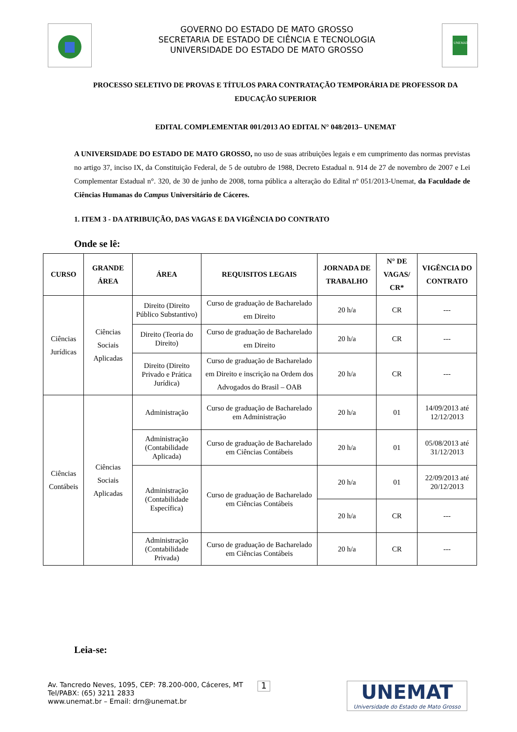GOVERNO DO ESTADO DE MATO GROSSO
SECRETARIA DE ESTADO DE CIÊNCIA E TECNOLOGIA
UNIVERSIDADE DO ESTADO DE MATO GROSSO
UNEMAT
PROCESSO SELETIVO DE PROVAS E TÍTULOS PARA CONTRATAÇÃO TEMPORÁRIA DE PROFESSOR DA EDUCAÇÃO SUPERIOR
EDITAL COMPLEMENTAR 001/2013 AO EDITAL N° 048/2013– UNEMAT
A UNIVERSIDADE DO ESTADO DE MATO GROSSO, no uso de suas atribuições legais e em cumprimento das normas previstas no artigo 37, inciso IX, da Constituição Federal, de 5 de outubro de 1988, Decreto Estadual n. 914 de 27 de novembro de 2007 e Lei Complementar Estadual n°. 320, de 30 de junho de 2008, torna pública a alteração do Edital nº 051/2013-Unemat, da Faculdade de Ciências Humanas do Campus Universitário de Cáceres.
1. ITEM 3 - DA ATRIBUIÇÃO, DAS VAGAS E DA VIGÊNCIA DO CONTRATO
Onde se lê:
| CURSO | GRANDE ÁREA | ÁREA | REQUISITOS LEGAIS | JORNADA DE TRABALHO | N° DE VAGAS/ CR* | VIGÊNCIA DO CONTRATO |
| --- | --- | --- | --- | --- | --- | --- |
| Ciências Jurídicas | Ciências Sociais Aplicadas | Direito (Direito Público Substantivo) | Curso de graduação de Bacharelado em Direito | 20 h/a | CR | --- |
| | | Direito (Teoria do Direito) | Curso de graduação de Bacharelado em Direito | 20 h/a | CR | --- |
| | | Direito (Direito Privado e Prática Jurídica) | Curso de graduação de Bacharelado em Direito e inscrição na Ordem dos Advogados do Brasil – OAB | 20 h/a | CR | --- |
| Ciências Contábeis | Ciências Sociais Aplicadas | Administração | Curso de graduação de Bacharelado em Administração | 20 h/a | 01 | 14/09/2013 até 12/12/2013 |
| | | Administração (Contabilidade Aplicada) | Curso de graduação de Bacharelado em Ciências Contábeis | 20 h/a | 01 | 05/08/2013 até 31/12/2013 |
| | | Administração (Contabilidade Específica) | Curso de graduação de Bacharelado em Ciências Contábeis | 20 h/a | 01 | 22/09/2013 até 20/12/2013 |
| | | | | 20 h/a | CR | --- |
| | | Administração (Contabilidade Privada) | Curso de graduação de Bacharelado em Ciências Contábeis | 20 h/a | CR | --- |
Leia-se:
Av. Tancredo Neves, 1095, CEP: 78.200-000, Cáceres, MT
Tel/PABX: (65) 3211 2833
www.unemat.br – Email: drn@unemat.br
1
UNEMAT
Universidade do Estado de Mato Grosso